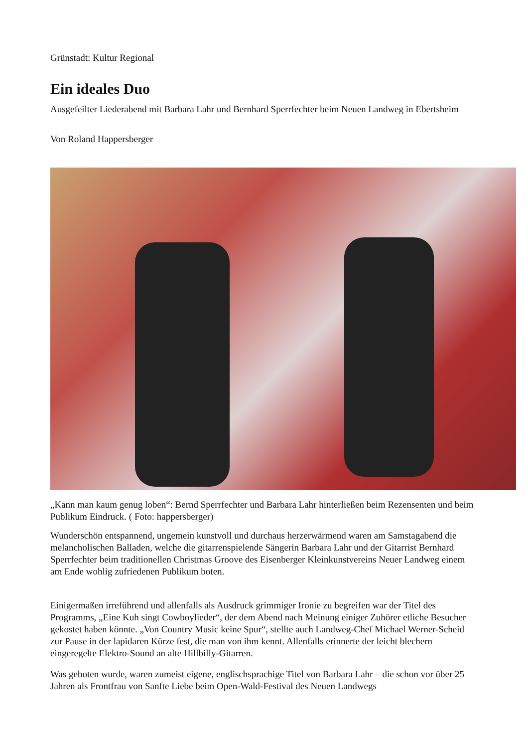Grünstadt: Kultur Regional
Ein ideales Duo
Ausgefeilter Liederabend mit Barbara Lahr und Bernhard Sperrfechter beim Neuen Landweg in Ebertsheim
Von Roland Happersberger
„Kann man kaum genug loben“: Bernd Sperrfechter und Barbara Lahr hinterließen beim Rezensenten und beim Publikum Eindruck. ( Foto: happersberger)
Wunderschön entspannend, ungemein kunstvoll und durchaus herzerwärmend waren am Samstagabend die melancholischen Balladen, welche die gitarrenspielende Sängerin Barbara Lahr und der Gitarrist Bernhard Sperrfechter beim traditionellen Christmas Groove des Eisenberger Kleinkunstvereins Neuer Landweg einem am Ende wohlig zufriedenen Publikum boten.
Einigermaßen irreführend und allenfalls als Ausdruck grimmiger Ironie zu begreifen war der Titel des Programms, „Eine Kuh singt Cowboylieder“, der dem Abend nach Meinung einiger Zuhörer etliche Besucher gekostet haben könnte. „Von Country Music keine Spur“, stellte auch Landweg-Chef Michael Werner-Scheid zur Pause in der lapidaren Kürze fest, die man von ihm kennt. Allenfalls erinnerte der leicht blechern eingeregelte Elektro-Sound an alte Hillbilly-Gitarren.
Was geboten wurde, waren zumeist eigene, englischsprachige Titel von Barbara Lahr – die schon vor über 25 Jahren als Frontfrau von Sanfte Liebe beim Open-Wald-Festival des Neuen Landwegs